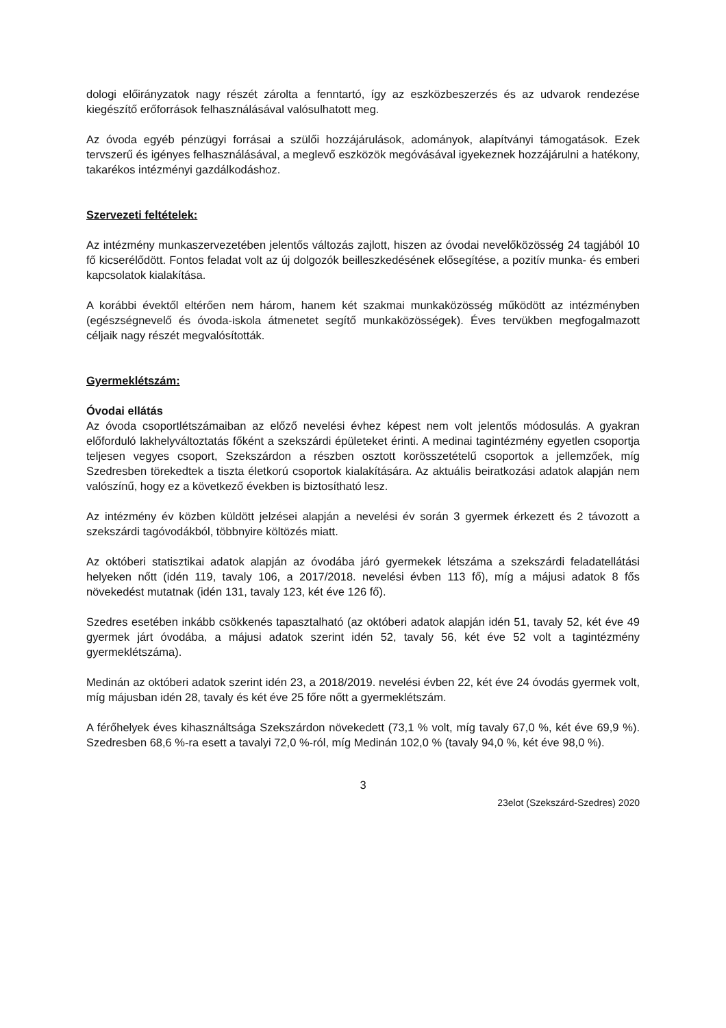dologi előirányzatok nagy részét zárolta a fenntartó, így az eszközbeszerzés és az udvarok rendezése kiegészítő erőforrások felhasználásával valósulhatott meg.
Az óvoda egyéb pénzügyi forrásai a szülői hozzájárulások, adományok, alapítványi támogatások. Ezek tervszerű és igényes felhasználásával, a meglevő eszközök megóvásával igyekeznek hozzájárulni a hatékony, takarékos intézményi gazdálkodáshoz.
Szervezeti feltételek:
Az intézmény munkaszervezetében jelentős változás zajlott, hiszen az óvodai nevelőközösség 24 tagjából 10 fő kicserélődött. Fontos feladat volt az új dolgozók beilleszkedésének elősegítése, a pozitív munka- és emberi kapcsolatok kialakítása.
A korábbi évektől eltérően nem három, hanem két szakmai munkaközösség működött az intézményben (egészségnevelő és óvoda-iskola átmenetet segítő munkaközösségek). Éves tervükben megfogalmazott céljaik nagy részét megvalósították.
Gyermeklétszám:
Óvodai ellátás
Az óvoda csoportlétszámaiban az előző nevelési évhez képest nem volt jelentős módosulás. A gyakran előforduló lakhelyváltoztatás főként a szekszárdi épületeket érinti. A medinai tagintézmény egyetlen csoportja teljesen vegyes csoport, Szekszárdon a részben osztott korösszetételű csoportok a jellemzőek, míg Szedresben törekedtek a tiszta életkorú csoportok kialakítására. Az aktuális beiratkozási adatok alapján nem valószínű, hogy ez a következő években is biztosítható lesz.
Az intézmény év közben küldött jelzései alapján a nevelési év során 3 gyermek érkezett és 2 távozott a szekszárdi tagóvodákból, többnyire költözés miatt.
Az októberi statisztikai adatok alapján az óvodába járó gyermekek létszáma a szekszárdi feladatellátási helyeken nőtt (idén 119, tavaly 106, a 2017/2018. nevelési évben 113 fő), míg a májusi adatok 8 fős növekedést mutatnak (idén 131, tavaly 123, két éve 126 fő).
Szedres esetében inkább csökkenés tapasztalható (az októberi adatok alapján idén 51, tavaly 52, két éve 49 gyermek járt óvodába, a májusi adatok szerint idén 52, tavaly 56, két éve 52 volt a tagintézmény gyermeklétszáma).
Medinán az októberi adatok szerint idén 23, a 2018/2019. nevelési évben 22, két éve 24 óvodás gyermek volt, míg májusban idén 28, tavaly és két éve 25 főre nőtt a gyermeklétszám.
A férőhelyek éves kihasználtsága Szekszárdon növekedett (73,1 % volt, míg tavaly 67,0 %, két éve 69,9 %). Szedresben 68,6 %-ra esett a tavalyi 72,0 %-ról, míg Medinán 102,0 % (tavaly 94,0 %, két éve 98,0 %).
3
23elot (Szekszárd-Szedres) 2020